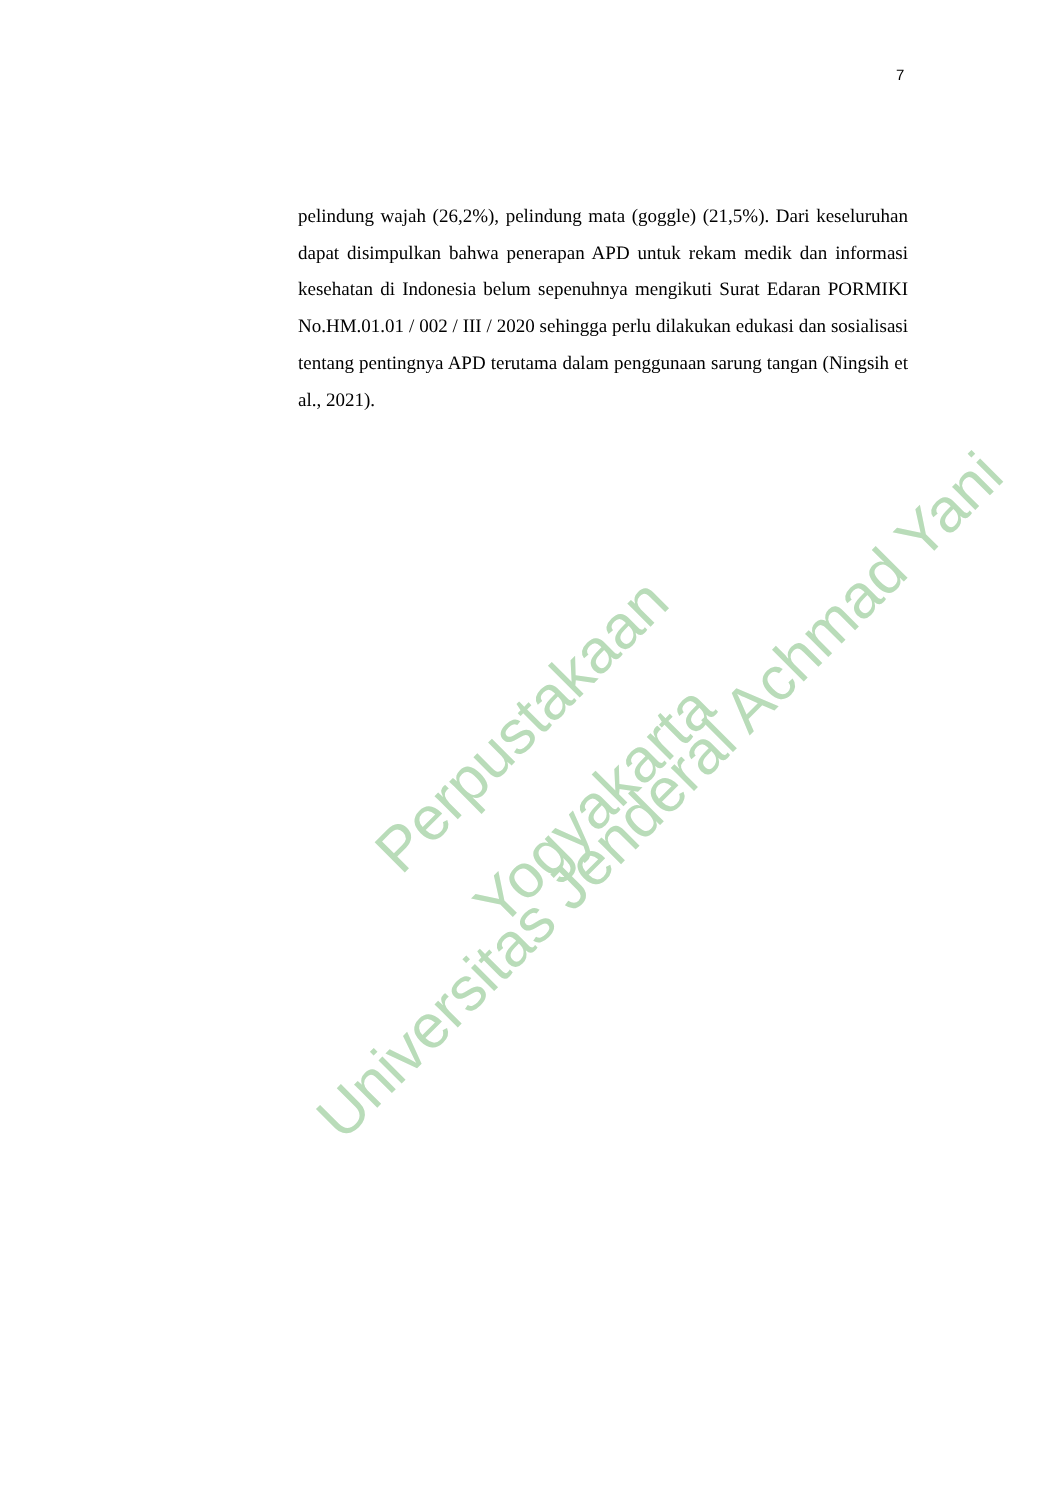7
pelindung wajah (26,2%), pelindung mata (goggle) (21,5%). Dari keseluruhan dapat disimpulkan bahwa penerapan APD untuk rekam medik dan informasi kesehatan di Indonesia belum sepenuhnya mengikuti Surat Edaran PORMIKI No.HM.01.01 / 002 / III / 2020 sehingga perlu dilakukan edukasi dan sosialisasi tentang pentingnya APD terutama dalam penggunaan sarung tangan (Ningsih et al., 2021).
Perpustakaan
Universitas Jenderal Achmad Yani Yogyakarta